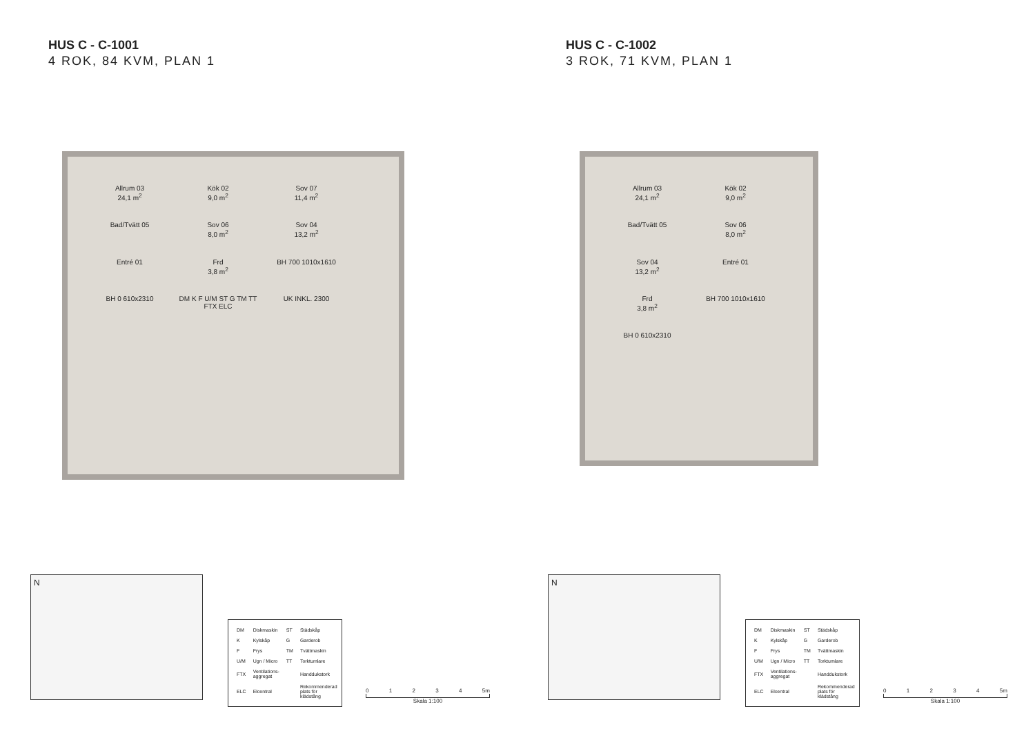HUS C - C-1001
4 ROK, 84 KVM, PLAN 1
Allrum 03
24,1 m<sup>2</sup>
Kök 02
9,0 m<sup>2</sup>
Sov 07
11,4 m<sup>2</sup>
Bad/Tvätt 05
Sov 06
8,0 m<sup>2</sup>
Sov 04
13,2 m<sup>2</sup>
Entré 01
Frd
3,8 m<sup>2</sup>
BH 700 1010x1610
BH 0 610x2310
DM K F U/M ST G TM TT FTX ELC
UK INKL. 2300
N
| DM | Diskmaskin | ST | Städskåp |
| K | Kylskåp | G | Garderob |
| F | Frys | TM | Tvättmaskin |
| U/M | Ugn / Micro | TT | Torktumlare |
| FTX | Ventilations-aggregat | | Handdukstork |
| ELC | Elcentral | | Rekommenderad plats för klädstång |
0 1 2 3 4 5m
Skala 1:100
HUS C - C-1002
3 ROK, 71 KVM, PLAN 1
Allrum 03
24,1 m<sup>2</sup>
Kök 02
9,0 m<sup>2</sup>
Bad/Tvätt 05
Sov 06
8,0 m<sup>2</sup>
Sov 04
13,2 m<sup>2</sup>
Entré 01
Frd
3,8 m<sup>2</sup>
BH 700 1010x1610
BH 0 610x2310
N
| DM | Diskmaskin | ST | Städskåp |
| K | Kylskåp | G | Garderob |
| F | Frys | TM | Tvättmaskin |
| U/M | Ugn / Micro | TT | Torktumlare |
| FTX | Ventilations-aggregat | | Handdukstork |
| ELC | Elcentral | | Rekommenderad plats för klädstång |
0 1 2 3 4 5m
Skala 1:100